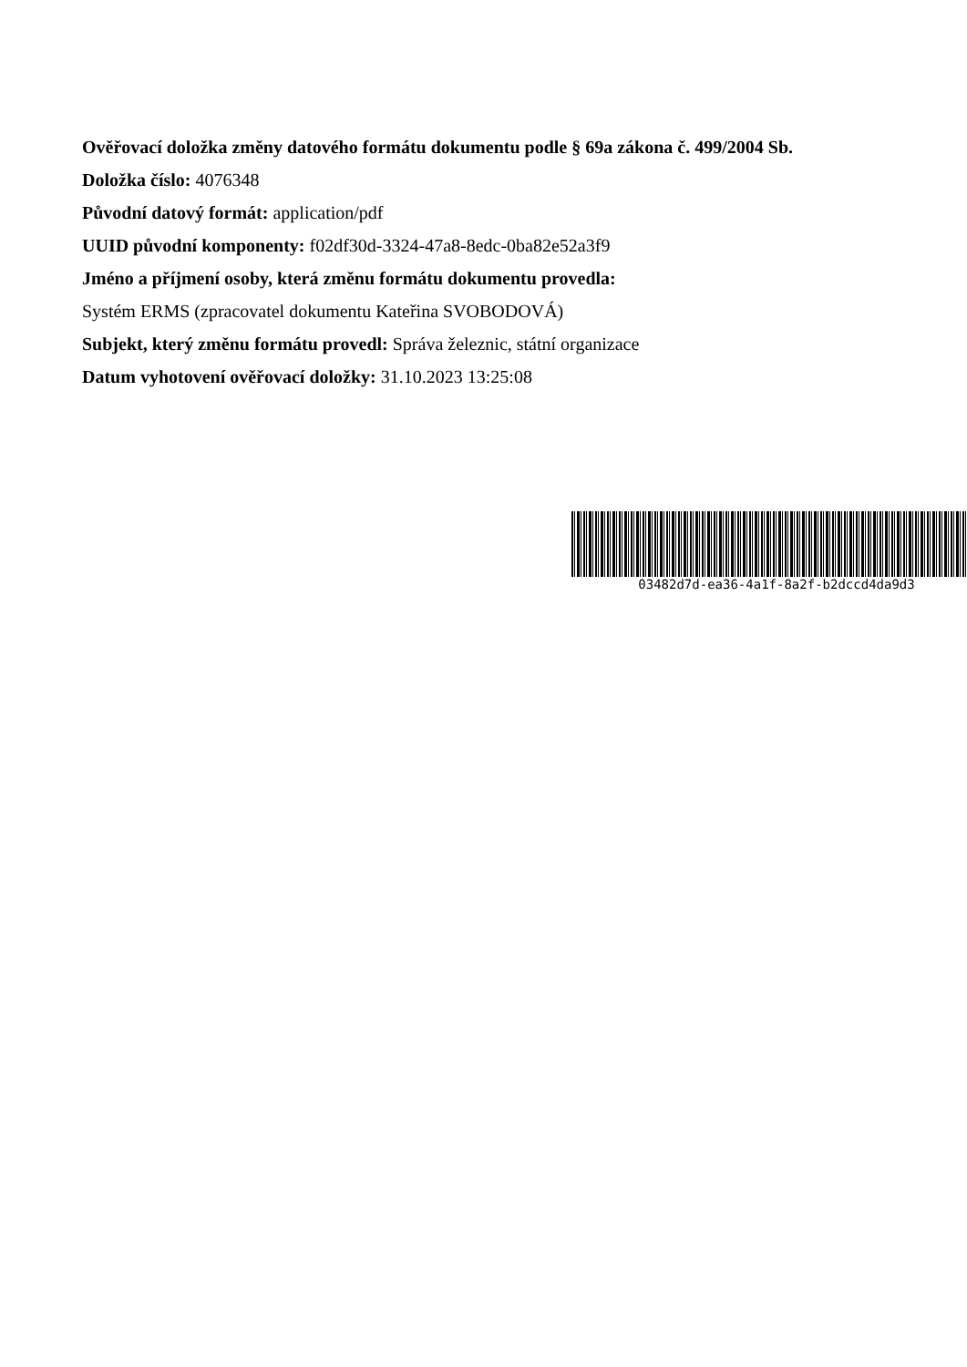Ověřovací doložka změny datového formátu dokumentu podle § 69a zákona č. 499/2004 Sb.
Doložka číslo: 4076348
Původní datový formát: application/pdf
UUID původní komponenty: f02df30d-3324-47a8-8edc-0ba82e52a3f9
Jméno a příjmení osoby, která změnu formátu dokumentu provedla:
Systém ERMS (zpracovatel dokumentu Kateřina SVOBODOVÁ)
Subjekt, který změnu formátu provedl: Správa železnic, státní organizace
Datum vyhotovení ověřovací doložky: 31.10.2023 13:25:08
03482d7d-ea36-4a1f-8a2f-b2dccd4da9d3